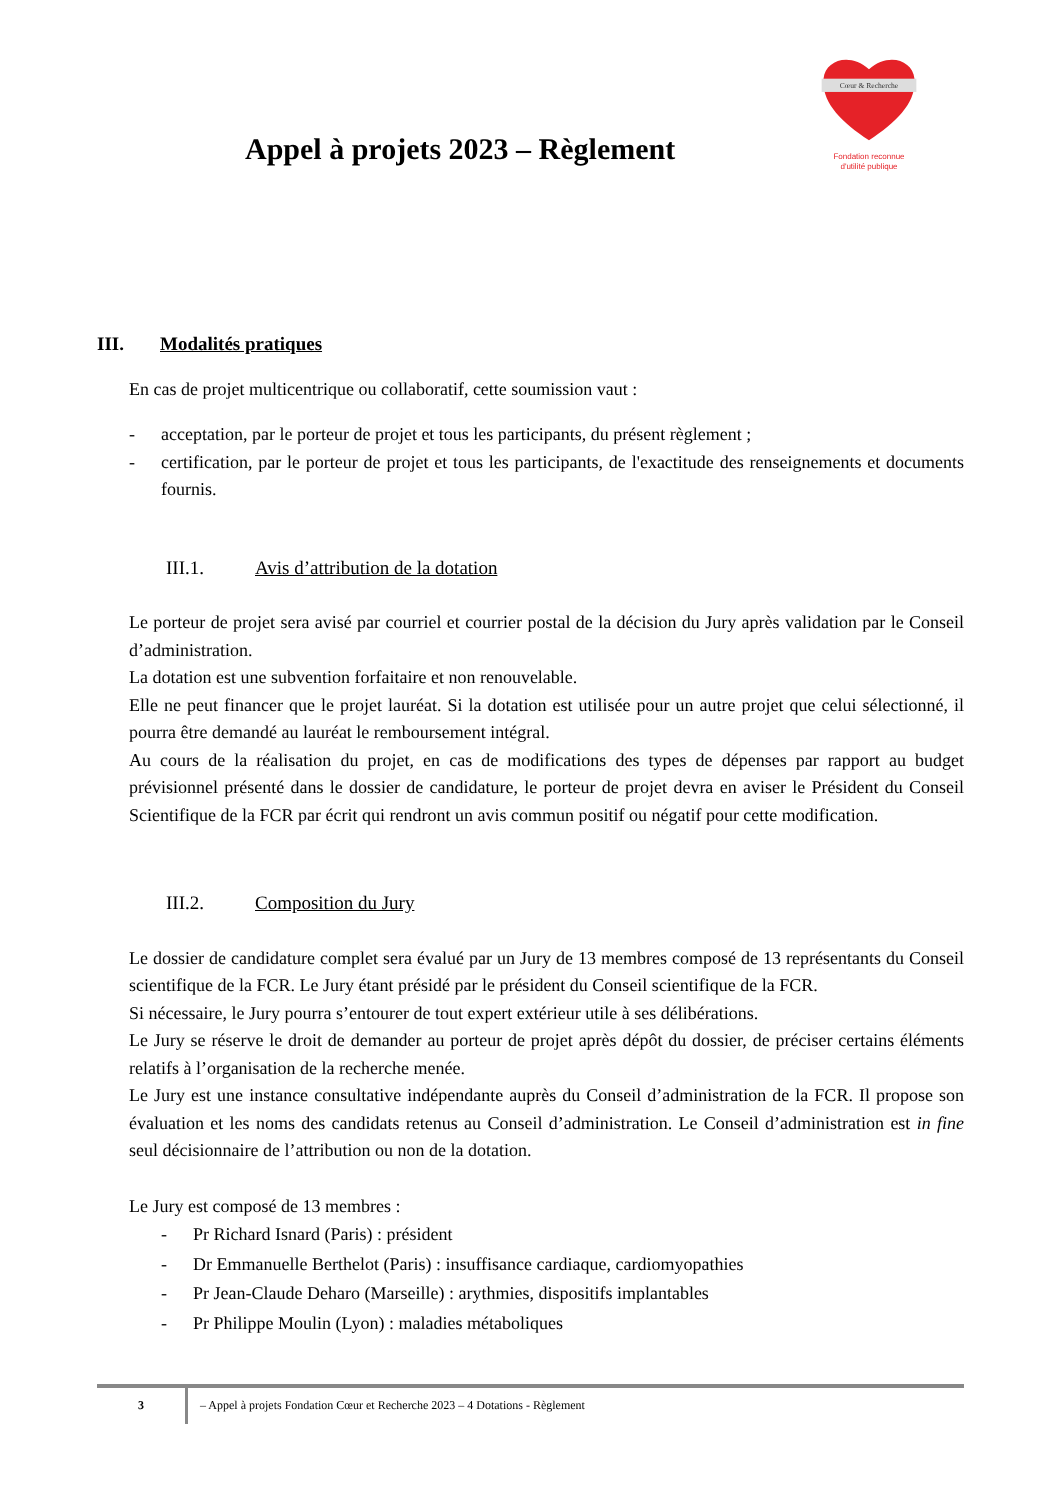Appel à projets 2023 – Règlement
Cœur & Recherche
Fondation reconnue
d'utilité publique
III. Modalités pratiques
En cas de projet multicentrique ou collaboratif, cette soumission vaut :
- acceptation, par le porteur de projet et tous les participants, du présent règlement ;
- certification, par le porteur de projet et tous les participants, de l'exactitude des renseignements et documents fournis.
III.1. Avis d’attribution de la dotation
Le porteur de projet sera avisé par courriel et courrier postal de la décision du Jury après validation par le Conseil d’administration.
La dotation est une subvention forfaitaire et non renouvelable.
Elle ne peut financer que le projet lauréat. Si la dotation est utilisée pour un autre projet que celui sélectionné, il pourra être demandé au lauréat le remboursement intégral.
Au cours de la réalisation du projet, en cas de modifications des types de dépenses par rapport au budget prévisionnel présenté dans le dossier de candidature, le porteur de projet devra en aviser le Président du Conseil Scientifique de la FCR par écrit qui rendront un avis commun positif ou négatif pour cette modification.
III.2. Composition du Jury
Le dossier de candidature complet sera évalué par un Jury de 13 membres composé de 13 représentants du Conseil scientifique de la FCR. Le Jury étant présidé par le président du Conseil scientifique de la FCR.
Si nécessaire, le Jury pourra s’entourer de tout expert extérieur utile à ses délibérations.
Le Jury se réserve le droit de demander au porteur de projet après dépôt du dossier, de préciser certains éléments relatifs à l’organisation de la recherche menée.
Le Jury est une instance consultative indépendante auprès du Conseil d’administration de la FCR. Il propose son évaluation et les noms des candidats retenus au Conseil d’administration. Le Conseil d’administration est in fine seul décisionnaire de l’attribution ou non de la dotation.
Le Jury est composé de 13 membres :
- Pr Richard Isnard (Paris) : président
- Dr Emmanuelle Berthelot (Paris) : insuffisance cardiaque, cardiomyopathies
- Pr Jean-Claude Deharo (Marseille) : arythmies, dispositifs implantables
- Pr Philippe Moulin (Lyon) : maladies métaboliques
3
– Appel à projets Fondation Cœur et Recherche 2023 – 4 Dotations - Règlement